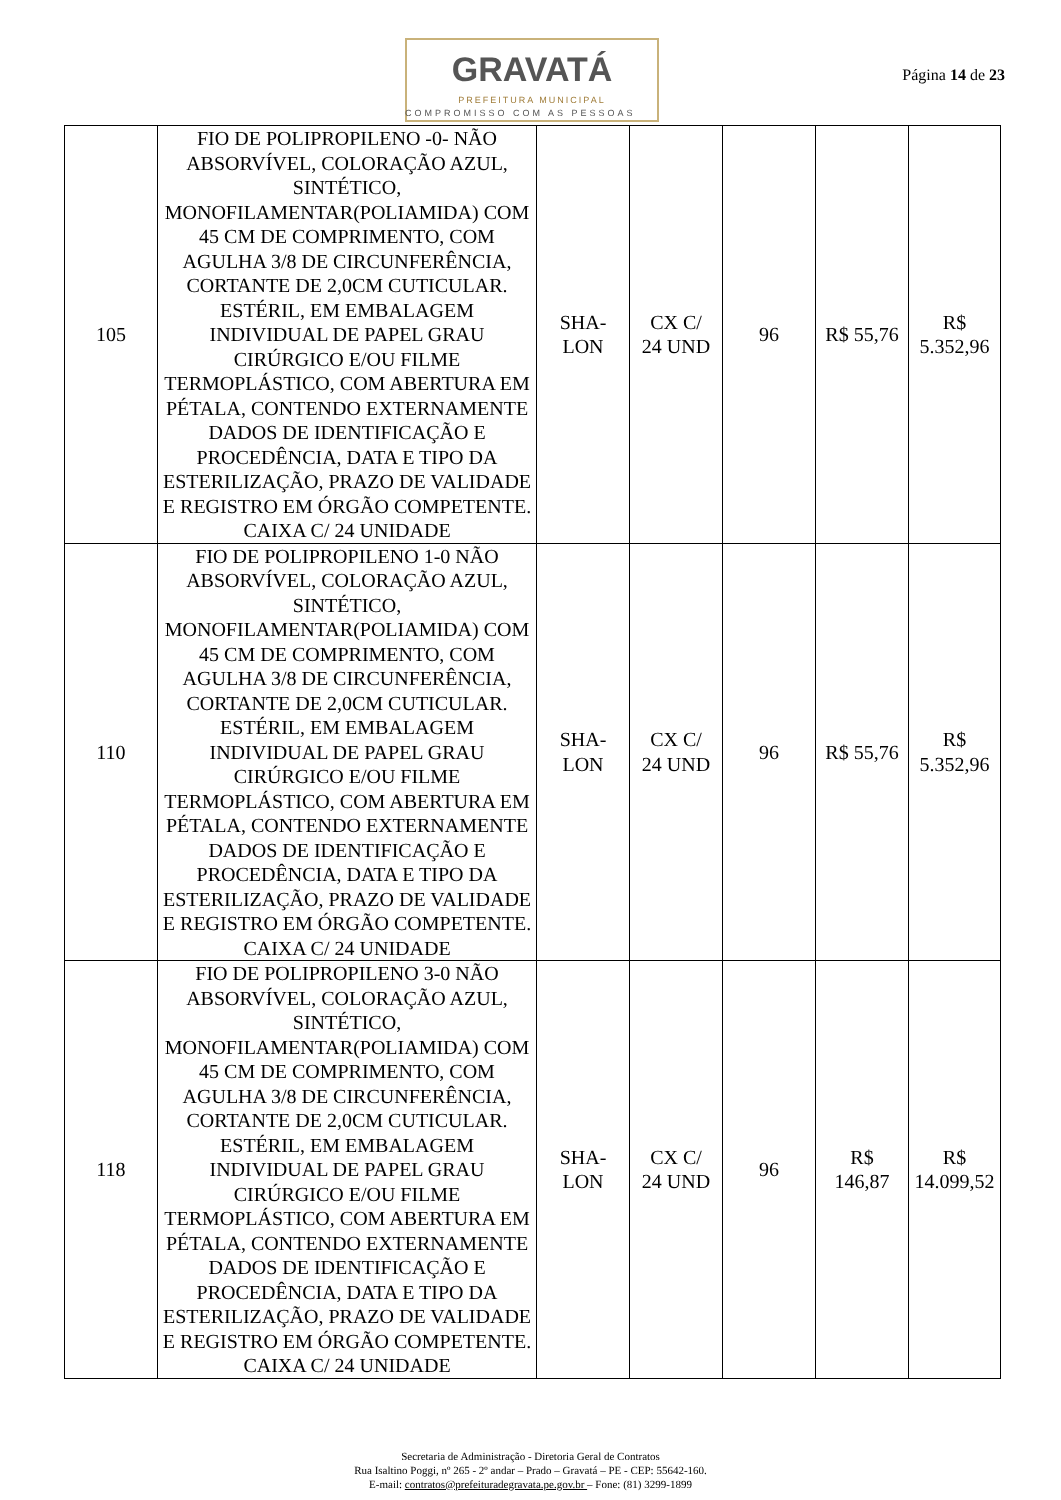GRAVATÁ
PREFEITURA MUNICIPAL
COMPROMISSO COM AS PESSOAS
Página 14 de 23
| 105 | FIO DE POLIPROPILENO -0- NÃO ABSORVÍVEL, COLORAÇÃO AZUL, SINTÉTICO, MONOFILAMENTAR(POLIAMIDA) COM 45 CM DE COMPRIMENTO, COM AGULHA 3/8 DE CIRCUNFERÊNCIA, CORTANTE DE 2,0CM CUTICULAR. ESTÉRIL, EM EMBALAGEM INDIVIDUAL DE PAPEL GRAU CIRÚRGICO E/OU FILME TERMOPLÁSTICO, COM ABERTURA EM PÉTALA, CONTENDO EXTERNAMENTE DADOS DE IDENTIFICAÇÃO E PROCEDÊNCIA, DATA E TIPO DA ESTERILIZAÇÃO, PRAZO DE VALIDADE E REGISTRO EM ÓRGÃO COMPETENTE. CAIXA C/ 24 UNIDADE | SHA- LON | CX C/ 24 UND | 96 | R$ 55,76 | R$ 5.352,96 |
| 110 | FIO DE POLIPROPILENO 1-0 NÃO ABSORVÍVEL, COLORAÇÃO AZUL, SINTÉTICO, MONOFILAMENTAR(POLIAMIDA) COM 45 CM DE COMPRIMENTO, COM AGULHA 3/8 DE CIRCUNFERÊNCIA, CORTANTE DE 2,0CM CUTICULAR. ESTÉRIL, EM EMBALAGEM INDIVIDUAL DE PAPEL GRAU CIRÚRGICO E/OU FILME TERMOPLÁSTICO, COM ABERTURA EM PÉTALA, CONTENDO EXTERNAMENTE DADOS DE IDENTIFICAÇÃO E PROCEDÊNCIA, DATA E TIPO DA ESTERILIZAÇÃO, PRAZO DE VALIDADE E REGISTRO EM ÓRGÃO COMPETENTE. CAIXA C/ 24 UNIDADE | SHA- LON | CX C/ 24 UND | 96 | R$ 55,76 | R$ 5.352,96 |
| 118 | FIO DE POLIPROPILENO 3-0 NÃO ABSORVÍVEL, COLORAÇÃO AZUL, SINTÉTICO, MONOFILAMENTAR(POLIAMIDA) COM 45 CM DE COMPRIMENTO, COM AGULHA 3/8 DE CIRCUNFERÊNCIA, CORTANTE DE 2,0CM CUTICULAR. ESTÉRIL, EM EMBALAGEM INDIVIDUAL DE PAPEL GRAU CIRÚRGICO E/OU FILME TERMOPLÁSTICO, COM ABERTURA EM PÉTALA, CONTENDO EXTERNAMENTE DADOS DE IDENTIFICAÇÃO E PROCEDÊNCIA, DATA E TIPO DA ESTERILIZAÇÃO, PRAZO DE VALIDADE E REGISTRO EM ÓRGÃO COMPETENTE. CAIXA C/ 24 UNIDADE | SHA- LON | CX C/ 24 UND | 96 | R$ 146,87 | R$ 14.099,52 |
Secretaria de Administração - Diretoria Geral de Contratos
Rua Isaltino Poggi, nº 265 - 2º andar – Prado – Gravatá – PE - CEP: 55642-160.
E-mail: contratos@prefeituradegravata.pe.gov.br – Fone: (81) 3299-1899